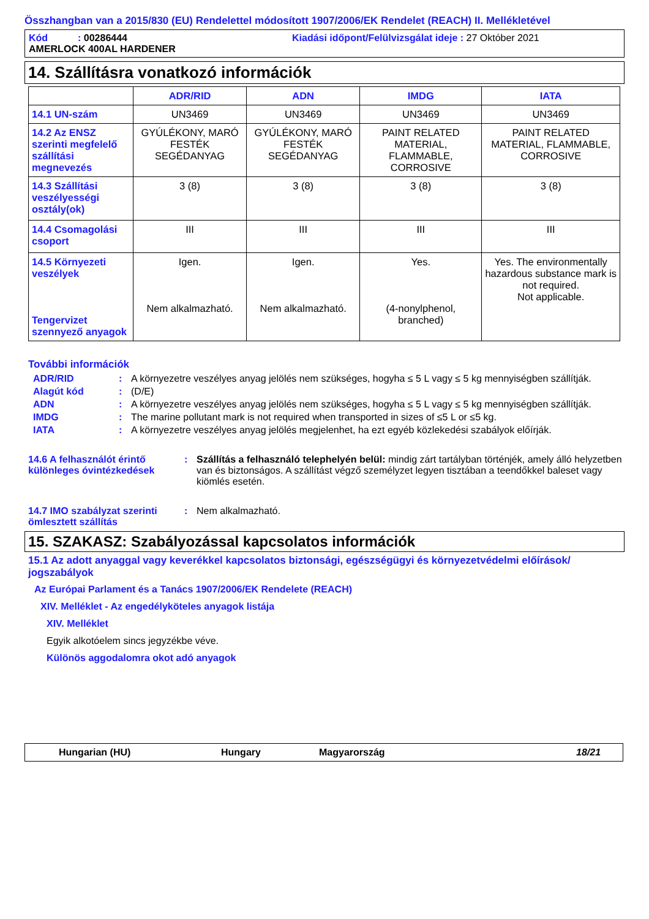Összhangban van a 2015/830 (EU) Rendelettel módosított 1907/2006/EK Rendelet (REACH) II. Mellékletével
Kód : 00286444 Kiadási időpont/Felülvizsgálat ideje : 27 Október 2021
AMERLOCK 400AL HARDENER
14. Szállításra vonatkozó információk
| | ADR/RID | ADN | IMDG | IATA |
| --- | --- | --- | --- | --- |
| 14.1 UN-szám | UN3469 | UN3469 | UN3469 | UN3469 |
| 14.2 Az ENSZ szerinti megfelelő szállítási megnevezés | GYÚLÉKONY, MARÓ FESTÉK SEGÉDANYAG | GYÚLÉKONY, MARÓ FESTÉK SEGÉDANYAG | PAINT RELATED MATERIAL, FLAMMABLE, CORROSIVE | PAINT RELATED MATERIAL, FLAMMABLE, CORROSIVE |
| 14.3 Szállítási veszélyességi osztály(ok) | 3 (8) | 3 (8) | 3 (8) | 3 (8) |
| 14.4 Csomagolási csoport | III | III | III | III |
| 14.5 Környezeti veszélyek Tengervizet szennyező anyagok | Igen. Nem alkalmazható. | Igen. Nem alkalmazható. | Yes. (4-nonylphenol, branched) | Yes. The environmentally hazardous substance mark is not required. Not applicable. |
További információk
ADR/RID: A környezetre veszélyes anyag jelölés nem szükséges, hogyha ≤ 5 L vagy ≤ 5 kg mennyiségben szállítják.
Alagút kód: (D/E)
ADN: A környezetre veszélyes anyag jelölés nem szükséges, hogyha ≤ 5 L vagy ≤ 5 kg mennyiségben szállítják.
IMDG: The marine pollutant mark is not required when transported in sizes of ≤5 L or ≤5 kg.
IATA: A környezetre veszélyes anyag jelölés megjelenhet, ha ezt egyéb közlekedési szabályok előírják.
14.6 A felhasználót érintő különleges óvintézkedések: Szállítás a felhasználó telephelyén belül: mindig zárt tartályban történjék, amely álló helyzetben van és biztonságos. A szállítást végző személyzet legyen tisztában a teendőkkel baleset vagy kiömlés esetén.
14.7 IMO szabályzat szerinti ömlesztett szállítás: Nem alkalmazható.
15. SZAKASZ: Szabályozással kapcsolatos információk
15.1 Az adott anyaggal vagy keverékkel kapcsolatos biztonsági, egészségügyi és környezetvédelmi előírások/ jogszabályok
Az Európai Parlament és a Tanács 1907/2006/EK Rendelete (REACH)
XIV. Melléklet - Az engedélyköteles anyagok listája
XIV. Melléklet
Egyik alkotóelem sincs jegyzékbe véve.
Különös aggodalomra okot adó anyagok
Hungarian (HU) Hungary Magyarország 18/21